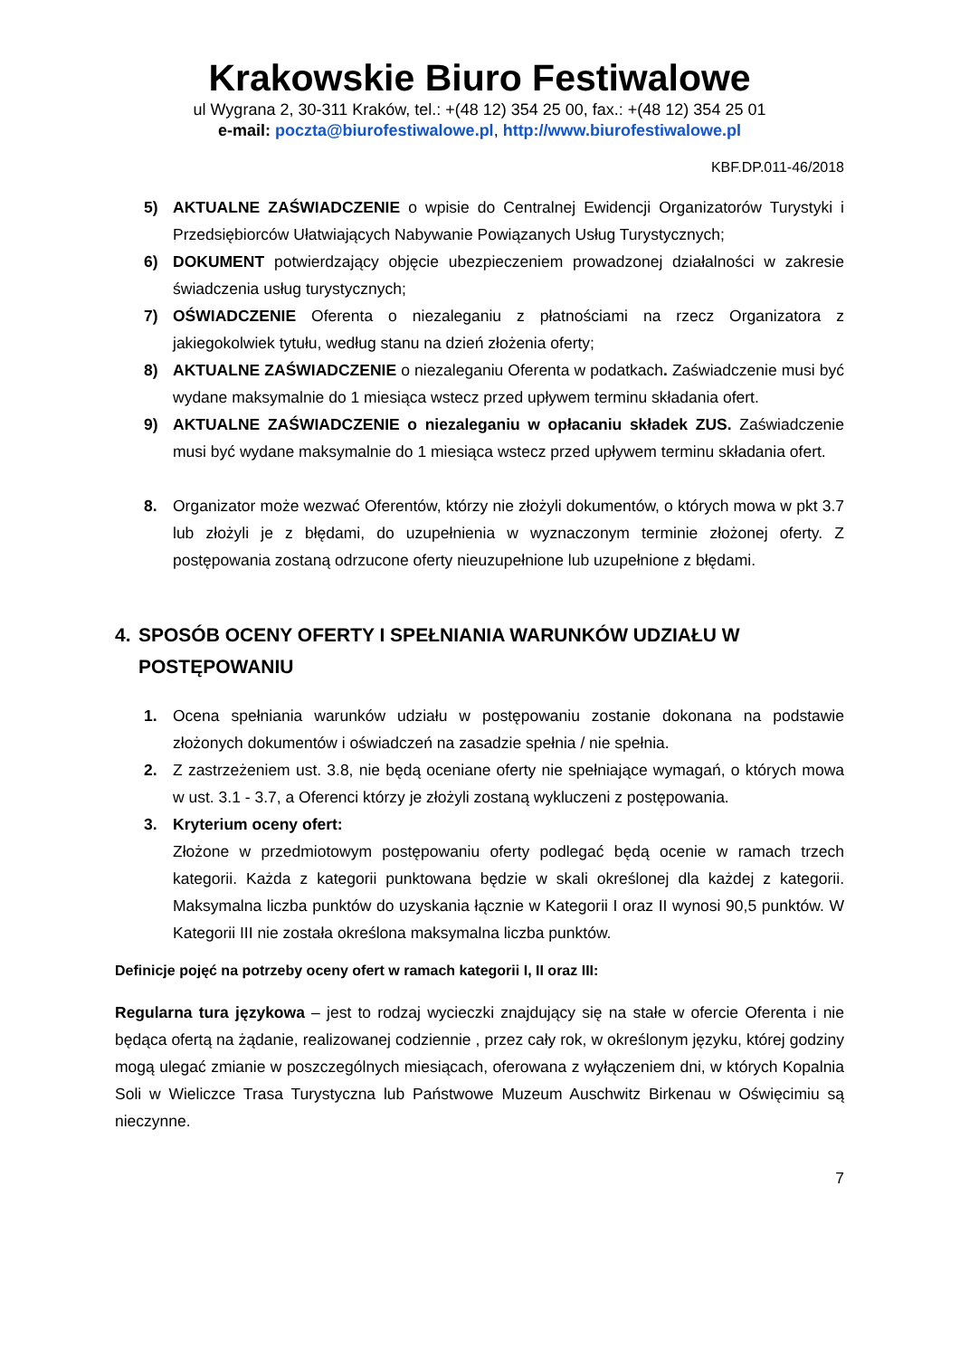Krakowskie Biuro Festiwalowe
ul Wygrana 2, 30-311 Kraków, tel.: +(48 12) 354 25 00, fax.: +(48 12) 354 25 01
e-mail: poczta@biurofestiwalowe.pl, http://www.biurofestiwalowe.pl
KBF.DP.011-46/2018
5) AKTUALNE ZAŚWIADCZENIE o wpisie do Centralnej Ewidencji Organizatorów Turystyki i Przedsiębiorców Ułatwiających Nabywanie Powiązanych Usług Turystycznych;
6) DOKUMENT potwierdzający objęcie ubezpieczeniem prowadzonej działalności w zakresie świadczenia usług turystycznych;
7) OŚWIADCZENIE Oferenta o niezaleganiu z płatnościami na rzecz Organizatora z jakiegokolwiek tytułu, według stanu na dzień złożenia oferty;
8) AKTUALNE ZAŚWIADCZENIE o niezaleganiu Oferenta w podatkach. Zaświadczenie musi być wydane maksymalnie do 1 miesiąca wstecz przed upływem terminu składania ofert.
9) AKTUALNE ZAŚWIADCZENIE o niezaleganiu w opłacaniu składek ZUS. Zaświadczenie musi być wydane maksymalnie do 1 miesiąca wstecz przed upływem terminu składania ofert.
8. Organizator może wezwać Oferentów, którzy nie złożyli dokumentów, o których mowa w pkt 3.7 lub złożyli je z błędami, do uzupełnienia w wyznaczonym terminie złożonej oferty. Z postępowania zostaną odrzucone oferty nieuzupełnione lub uzupełnione z błędami.
4. SPOSÓB OCENY OFERTY I SPEŁNIANIA WARUNKÓW UDZIAŁU W POSTĘPOWANIU
1. Ocena spełniania warunków udziału w postępowaniu zostanie dokonana na podstawie złożonych dokumentów i oświadczeń na zasadzie spełnia / nie spełnia.
2. Z zastrzeżeniem ust. 3.8, nie będą oceniane oferty nie spełniające wymagań, o których mowa w ust. 3.1 - 3.7, a Oferenci którzy je złożyli zostaną wykluczeni z postępowania.
3. Kryterium oceny ofert:
Złożone w przedmiotowym postępowaniu oferty podlegać będą ocenie w ramach trzech kategorii. Każda z kategorii punktowana będzie w skali określonej dla każdej z kategorii. Maksymalna liczba punktów do uzyskania łącznie w Kategorii I oraz II wynosi 90,5 punktów. W Kategorii III nie została określona maksymalna liczba punktów.
Definicje pojęć na potrzeby oceny ofert w ramach kategorii I, II oraz III:
Regularna tura językowa – jest to rodzaj wycieczki znajdujący się na stałe w ofercie Oferenta i nie będąca ofertą na żądanie, realizowanej codziennie , przez cały rok, w określonym języku, której godziny mogą ulegać zmianie w poszczególnych miesiącach, oferowana z wyłączeniem dni, w których Kopalnia Soli w Wieliczce Trasa Turystyczna lub Państwowe Muzeum Auschwitz Birkenau w Oświęcimiu są nieczynne.
7